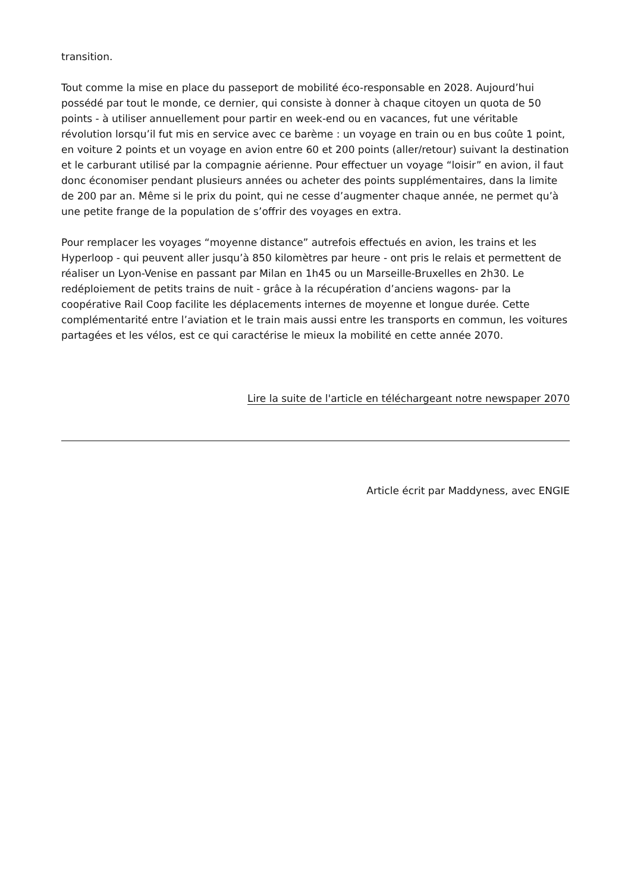transition.
Tout comme la mise en place du passeport de mobilité éco-responsable en 2028. Aujourd’hui possédé par tout le monde, ce dernier, qui consiste à donner à chaque citoyen un quota de 50 points - à utiliser annuellement pour partir en week-end ou en vacances, fut une véritable révolution lorsqu’il fut mis en service avec ce barème : un voyage en train ou en bus coûte 1 point, en voiture 2 points et un voyage en avion entre 60 et 200 points (aller/retour) suivant la destination et le carburant utilisé par la compagnie aérienne. Pour effectuer un voyage “loisir” en avion, il faut donc économiser pendant plusieurs années ou acheter des points supplémentaires, dans la limite de 200 par an. Même si le prix du point, qui ne cesse d’augmenter chaque année, ne permet qu’à une petite frange de la population de s’offrir des voyages en extra.
Pour remplacer les voyages “moyenne distance” autrefois effectués en avion, les trains et les Hyperloop - qui peuvent aller jusqu’à 850 kilomètres par heure - ont pris le relais et permettent de réaliser un Lyon-Venise en passant par Milan en 1h45 ou un Marseille-Bruxelles en 2h30. Le redéploiement de petits trains de nuit - grâce à la récupération d’anciens wagons- par la coopérative Rail Coop facilite les déplacements internes de moyenne et longue durée. Cette complémentarité entre l’aviation et le train mais aussi entre les transports en commun, les voitures partagées et les vélos, est ce qui caractérise le mieux la mobilité en cette année 2070.
Lire la suite de l'article en téléchargeant notre newspaper 2070
Article écrit par Maddyness, avec ENGIE